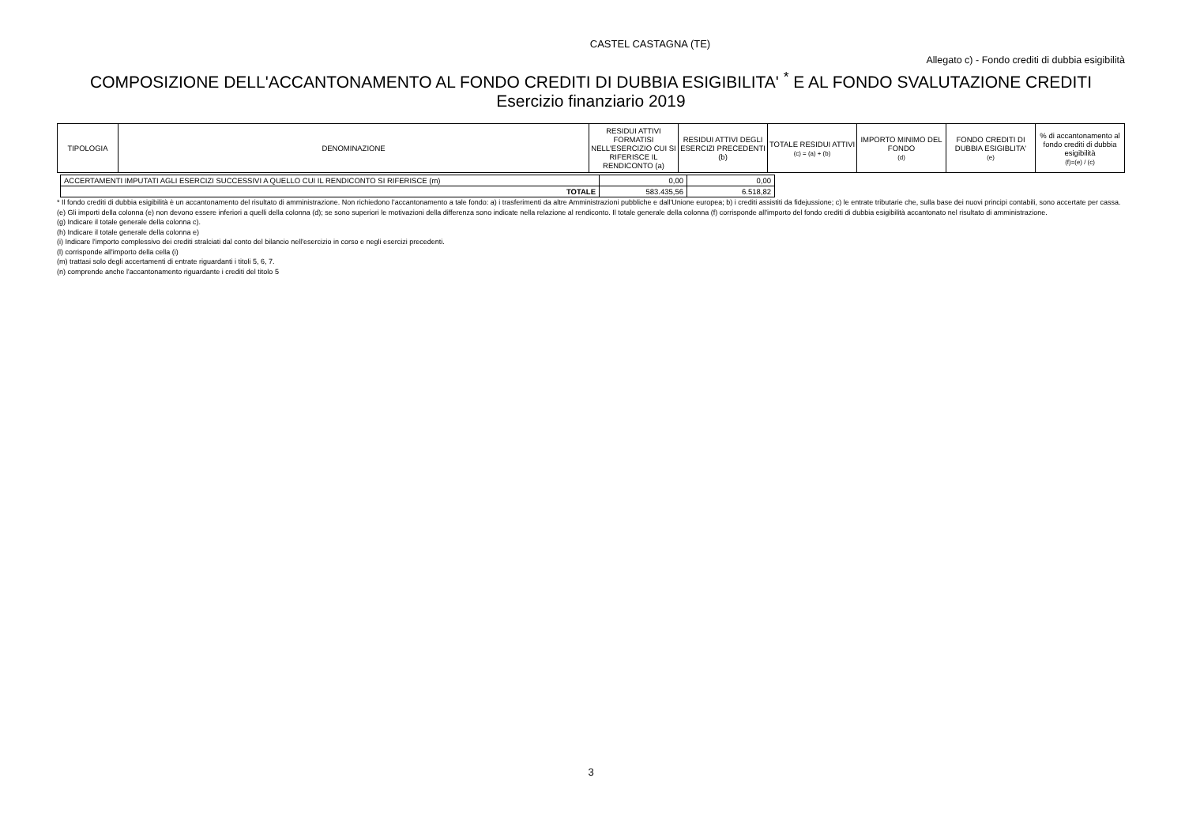CASTEL CASTAGNA (TE)
Allegato c) - Fondo crediti di dubbia esigibilità
COMPOSIZIONE DELL'ACCANTONAMENTO AL FONDO CREDITI DI DUBBIA ESIGIBILITA' <sup>*</sup> E AL FONDO SVALUTAZIONE CREDITI
Esercizio finanziario 2019
| TIPOLOGIA | DENOMINAZIONE | RESIDUI ATTIVI FORMATISI NELL'ESERCIZIO CUI SI RIFERISCE IL RENDICONTO (a) | RESIDUI ATTIVI DEGLI ESERCIZI PRECEDENTI (b) | TOTALE RESIDUI ATTIVI (c) = (a) + (b) | IMPORTO MINIMO DEL FONDO (d) | FONDO CREDITI DI DUBBIA ESIGIBLITA' (e) | % di accantonamento al fondo crediti di dubbia esigibilità (f)=(e) / (c) |
| ACCERTAMENTI IMPUTATI AGLI ESERCIZI SUCCESSIVI A QUELLO CUI IL RENDICONTO SI RIFERISCE (m) | 0,00 | 0,00 |
| TOTALE | 583.435,56 | 6.518,82 |
* Il fondo crediti di dubbia esigibilità è un accantonamento del risultato di amministrazione. Non richiedono l’accantonamento a tale fondo: a) i trasferimenti da altre Amministrazioni pubbliche e dall'Unione europea; b) i crediti assistiti da fidejussione; c) le entrate tributarie che, sulla base dei nuovi principi contabili, sono accertate per cassa.
(e) Gli importi della colonna (e) non devono essere inferiori a quelli della colonna (d); se sono superiori le motivazioni della differenza sono indicate nella relazione al rendiconto. Il totale generale della colonna (f) corrisponde all'importo del fondo crediti di dubbia esigibilità accantonato nel risultato di amministrazione.
(g) Indicare il totale generale della colonna c).
(h) Indicare il totale generale della colonna e)
(i) Indicare l'importo complessivo dei crediti stralciati dal conto del bilancio nell'esercizio in corso e negli esercizi precedenti.
(l) corrisponde all'importo della cella (i)
(m) trattasi solo degli accertamenti di entrate riguardanti i titoli 5, 6, 7.
(n) comprende anche l'accantonamento riguardante i crediti del titolo 5
3